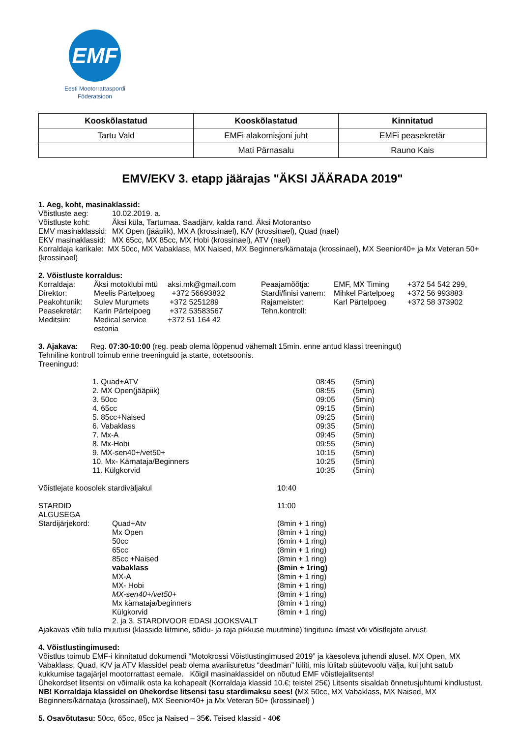EMF
Eesti Mootorrattaspordi
Föderatsioon
| Kooskõlastatud | Kooskõlastatud | Kinnitatud |
| --- | --- | --- |
| Tartu Vald | EMFi alakomisjoni juht | EMFi peasekretär |
| | Mati Pärnasalu | Rauno Kais |
EMV/EKV 3. etapp jäärajas "ÄKSI JÄÄRADA 2019"
1. Aeg, koht, masinaklassid:
| Võistluste aeg: | 10.02.2019. a. |
| Võistluste koht: | Äksi küla, Tartumaa. Saadjärv, kalda rand. Äksi Motorantso |
| EMV masinaklassid: | MX Open (jääpiik), MX A (krossinael), K/V (krossinael), Quad (nael) |
| EKV masinaklassid: | MX 65cc, MX 85cc, MX Hobi (krossinael), ATV (nael) |
Korraldaja karikale: MX 50cc, MX Vabaklass, MX Naised, MX Beginners/kärnataja (krossinael), MX Seenior40+ ja Mx Veteran 50+ (krossinael)
2. Võistluste korraldus:
| Korraldaja: | Äksi motoklubi mtü | aksi.mk@gmail.com | Peaajamõõtja: | EMF, MX Timing | +372 54 542 299, |
| Direktor: | Meelis Pärtelpoeg | +372 56693832 | Stardi/finisi vanem: | Mihkel Pärtelpoeg | +372 56 993883 |
| Peakohtunik: | Sulev Murumets | +372 5251289 | Rajameister: | Karl Pärtelpoeg | +372 58 373902 |
| Peasekretär: | Karin Pärtelpoeg | +372 53583567 | Tehn.kontroll: | | |
| Meditsiin: | Medical service estonia | +372 51 164 42 | | | |
3. Ajakava: Reg. 07:30-10:00 (reg. peab olema lõppenud vähemalt 15min. enne antud klassi treeningut)
Tehniline kontroll toimub enne treeninguid ja starte, ootetsoonis.
Treeningud:
| 1. Quad+ATV | 08:45 | (5min) |
| 2. MX Open(jääpiik) | 08:55 | (5min) |
| 3. 50cc | 09:05 | (5min) |
| 4. 65cc | 09:15 | (5min) |
| 5. 85cc+Naised | 09:25 | (5min) |
| 6. Vabaklass | 09:35 | (5min) |
| 7. Mx-A | 09:45 | (5min) |
| 8. Mx-Hobi | 09:55 | (5min) |
| 9. MX-sen40+/vet50+ | 10:15 | (5min) |
| 10. Mx- Kärnataja/Beginners | 10:25 | (5min) |
| 11. Külgkorvid | 10:35 | (5min) |
| Võistlejate koosolek stardiväljakul | 10:40 |
| STARDID ALGUSEGA | | 11:00 |
| Stardijärjekord: | Quad+Atv | (8min + 1 ring) |
| | Mx Open | (8min + 1 ring) |
| | 50cc | (6min + 1 ring) |
| | 65cc | (8min + 1 ring) |
| | 85cc +Naised | (8min + 1 ring) |
| | vabaklass | (8min + 1ring) |
| | MX-A | (8min + 1 ring) |
| | MX- Hobi | (8min + 1 ring) |
| | MX-sen40+/vet50+ | (8min + 1 ring) |
| | Mx kärnataja/beginners | (8min + 1 ring) |
| | Külgkorvid | (8min + 1 ring) |
| | 2. ja 3. STARDIVOOR EDASI JOOKSVALT | |
Ajakavas võib tulla muutusi (klasside liitmine, sõidu- ja raja pikkuse muutmine) tingituna ilmast või võistlejate arvust.
4. Võistlustingimused:
Võistlus toimub EMF-i kinnitatud dokumendi “Motokrossi Võistlustingimused 2019” ja käesoleva juhendi alusel. MX Open, MX Vabaklass, Quad, K/V ja ATV klassidel peab olema avariisuretus “deadman” lüliti, mis lülitab süütevoolu välja, kui juht satub kukkumise tagajärjel mootorrattast eemale. Kõigil masinaklassidel on nõutud EMF võistlejalitsents!
Ühekordset litsentsi on võimalik osta ka kohapealt (Korraldaja klassid 10.€; teistel 25€) Litsents sisaldab õnnetusjuhtumi kindlustust. NB! Korraldaja klassidel on ühekordse litsensi tasu stardimaksu sees! (MX 50cc, MX Vabaklass, MX Naised, MX Beginners/kärnataja (krossinael), MX Seenior40+ ja Mx Veteran 50+ (krossinael) )
5. Osavõtutasu: 50cc, 65cc, 85cc ja Naised – 35€. Teised klassid - 40€